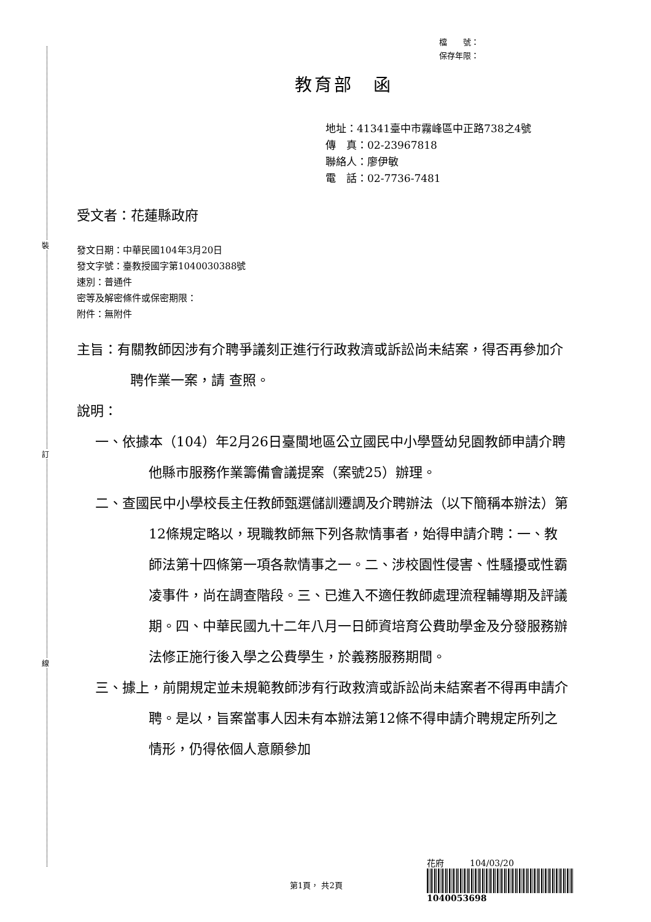裝
訂
線
檔　　號：
保存年限：
教育部　函
地址：41341臺中市霧峰區中正路738之4號
傳　真：02-23967818
聯絡人：廖伊敏
電　話：02-7736-7481
受文者：花蓮縣政府
發文日期：中華民國104年3月20日
發文字號：臺教授國字第1040030388號
速別：普通件
密等及解密條件或保密期限：
附件：無附件
主旨：有關教師因涉有介聘爭議刻正進行行政救濟或訴訟尚未結案，得否再參加介聘作業一案，請 查照。
說明：
一、依據本（104）年2月26日臺閩地區公立國民中小學暨幼兒園教師申請介聘他縣市服務作業籌備會議提案（案號25）辦理。
二、查國民中小學校長主任教師甄選儲訓遷調及介聘辦法（以下簡稱本辦法）第12條規定略以，現職教師無下列各款情事者，始得申請介聘：一、教師法第十四條第一項各款情事之一。二、涉校園性侵害、性騷擾或性霸凌事件，尚在調查階段。三、已進入不適任教師處理流程輔導期及評議期。四、中華民國九十二年八月一日師資培育公費助學金及分發服務辦法修正施行後入學之公費學生，於義務服務期間。
三、據上，前開規定並未規範教師涉有行政救濟或訴訟尚未結案者不得再申請介聘。是以，旨案當事人因未有本辦法第12條不得申請介聘規定所列之情形，仍得依個人意願參加
花府　　　104/03/20
1040053698
第1頁， 共2頁